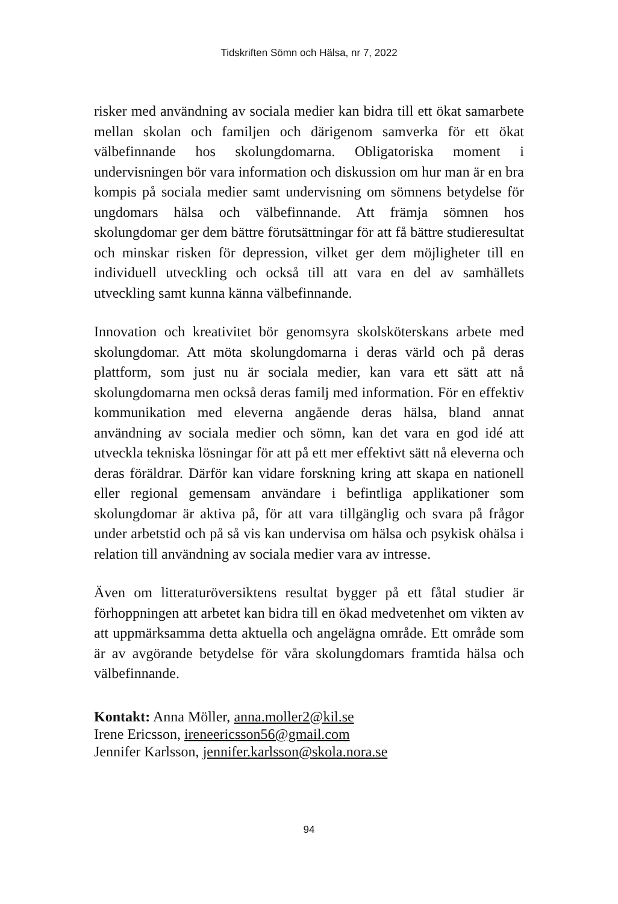Tidskriften Sömn och Hälsa, nr 7, 2022
risker med användning av sociala medier kan bidra till ett ökat samarbete mellan skolan och familjen och därigenom samverka för ett ökat välbefinnande hos skolungdomarna. Obligatoriska moment i undervisningen bör vara information och diskussion om hur man är en bra kompis på sociala medier samt undervisning om sömnens betydelse för ungdomars hälsa och välbefinnande. Att främja sömnen hos skolungdomar ger dem bättre förutsättningar för att få bättre studieresultat och minskar risken för depression, vilket ger dem möjligheter till en individuell utveckling och också till att vara en del av samhällets utveckling samt kunna känna välbefinnande.
Innovation och kreativitet bör genomsyra skolsköterskans arbete med skolungdomar. Att möta skolungdomarna i deras värld och på deras plattform, som just nu är sociala medier, kan vara ett sätt att nå skolungdomarna men också deras familj med information. För en effektiv kommunikation med eleverna angående deras hälsa, bland annat användning av sociala medier och sömn, kan det vara en god idé att utveckla tekniska lösningar för att på ett mer effektivt sätt nå eleverna och deras föräldrar. Därför kan vidare forskning kring att skapa en nationell eller regional gemensam användare i befintliga applikationer som skolungdomar är aktiva på, för att vara tillgänglig och svara på frågor under arbetstid och på så vis kan undervisa om hälsa och psykisk ohälsa i relation till användning av sociala medier vara av intresse.
Även om litteraturöversiktens resultat bygger på ett fåtal studier är förhoppningen att arbetet kan bidra till en ökad medvetenhet om vikten av att uppmärksamma detta aktuella och angelägna område. Ett område som är av avgörande betydelse för våra skolungdomars framtida hälsa och välbefinnande.
Kontakt: Anna Möller, anna.moller2@kil.se
Irene Ericsson, ireneericsson56@gmail.com
Jennifer Karlsson, jennifer.karlsson@skola.nora.se
94